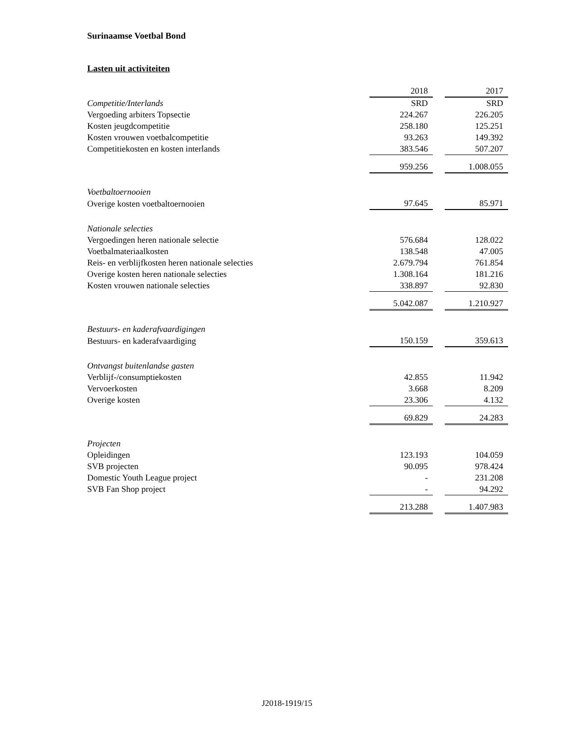Surinaamse Voetbal Bond
Lasten uit activiteiten
| | 2018 | | 2017 |
| Competitie/Interlands | SRD | | SRD |
| Vergoeding arbiters Topsectie | 224.267 | | 226.205 |
| Kosten jeugdcompetitie | 258.180 | | 125.251 |
| Kosten vrouwen voetbalcompetitie | 93.263 | | 149.392 |
| Competitiekosten en kosten interlands | 383.546 | | 507.207 |
| | 959.256 | | 1.008.055 |
| Voetbaltoernooien | | | |
| Overige kosten voetbaltoernooien | 97.645 | | 85.971 |
| Nationale selecties | | | |
| Vergoedingen heren nationale selectie | 576.684 | | 128.022 |
| Voetbalmateriaalkosten | 138.548 | | 47.005 |
| Reis- en verblijfkosten heren nationale selecties | 2.679.794 | | 761.854 |
| Overige kosten heren nationale selecties | 1.308.164 | | 181.216 |
| Kosten vrouwen nationale selecties | 338.897 | | 92.830 |
| | 5.042.087 | | 1.210.927 |
| Bestuurs- en kaderafvaardigingen | | | |
| Bestuurs- en kaderafvaardiging | 150.159 | | 359.613 |
| Ontvangst buitenlandse gasten | | | |
| Verblijf-/consumptiekosten | 42.855 | | 11.942 |
| Vervoerkosten | 3.668 | | 8.209 |
| Overige kosten | 23.306 | | 4.132 |
| | 69.829 | | 24.283 |
| Projecten | | | |
| Opleidingen | 123.193 | | 104.059 |
| SVB projecten | 90.095 | | 978.424 |
| Domestic Youth League project | - | | 231.208 |
| SVB Fan Shop project | - | | 94.292 |
| | 213.288 | | 1.407.983 |
J2018-1919/15